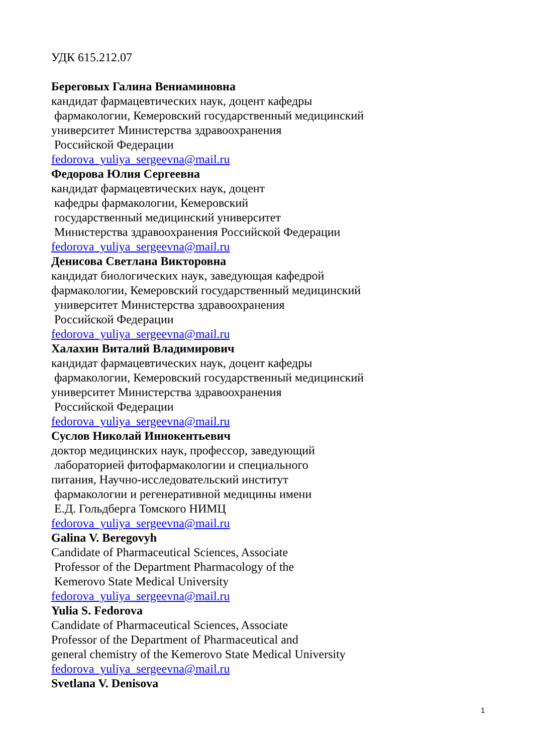УДК 615.212.07
Береговых Галина Вениаминовна
кандидат фармацевтических наук, доцент кафедры
фармакологии, Кемеровский государственный медицинский
университет Министерства здравоохранения
Российской Федерации
fedorova_yuliya_sergeevna@mail.ru
Федорова Юлия Сергеевна
кандидат фармацевтических наук, доцент
кафедры фармакологии, Кемеровский
государственный медицинский университет
Министерства здравоохранения Российской Федерации
fedorova_yuliya_sergeevna@mail.ru
Денисова Светлана Викторовна
кандидат биологических наук, заведующая кафедрой
фармакологии, Кемеровский государственный медицинский
университет Министерства здравоохранения
Российской Федерации
fedorova_yuliya_sergeevna@mail.ru
Халахин Виталий Владимирович
кандидат фармацевтических наук, доцент кафедры
фармакологии, Кемеровский государственный медицинский
университет Министерства здравоохранения
Российской Федерации
fedorova_yuliya_sergeevna@mail.ru
Суслов Николай Иннокентьевич
доктор медицинских наук, профессор, заведующий
лабораторией фитофармакологии и специального
питания, Научно-исследовательский институт
фармакологии и регенеративной медицины имени
Е.Д. Гольдберга Томского НИМЦ
fedorova_yuliya_sergeevna@mail.ru
Galina V. Beregovyh
Candidate of Pharmaceutical Sciences, Associate
Professor of the Department Pharmacology of the
Kemerovo State Medical University
fedorova_yuliya_sergeevna@mail.ru
Yulia S. Fedorova
Candidate of Pharmaceutical Sciences, Associate
Professor of the Department of Pharmaceutical and
general chemistry of the Kemerovo State Medical University
fedorova_yuliya_sergeevna@mail.ru
Svetlana V. Denisova
1